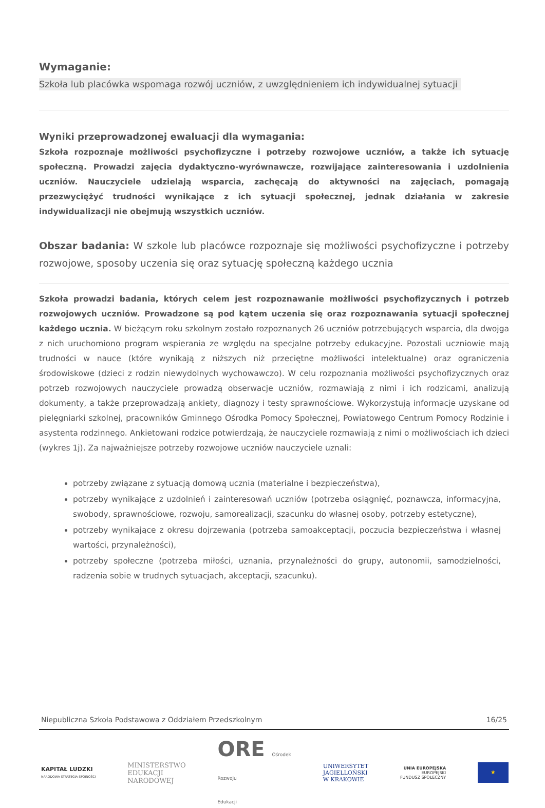Wymaganie:
Szkoła lub placówka wspomaga rozwój uczniów, z uwzględnieniem ich indywidualnej sytuacji
Wyniki przeprowadzonej ewaluacji dla wymagania:
Szkoła rozpoznaje możliwości psychofizyczne i potrzeby rozwojowe uczniów, a także ich sytuację społeczną. Prowadzi zajęcia dydaktyczno-wyrównawcze, rozwijające zainteresowania i uzdolnienia uczniów. Nauczyciele udzielają wsparcia, zachęcają do aktywności na zajęciach, pomagają przezwyciężyć trudności wynikające z ich sytuacji społecznej, jednak działania w zakresie indywidualizacji nie obejmują wszystkich uczniów.
Obszar badania: W szkole lub placówce rozpoznaje się możliwości psychofizyczne i potrzeby rozwojowe, sposoby uczenia się oraz sytuację społeczną każdego ucznia
Szkoła prowadzi badania, których celem jest rozpoznawanie możliwości psychofizycznych i potrzeb rozwojowych uczniów. Prowadzone są pod kątem uczenia się oraz rozpoznawania sytuacji społecznej każdego ucznia. W bieżącym roku szkolnym zostało rozpoznanych 26 uczniów potrzebujących wsparcia, dla dwojga z nich uruchomiono program wspierania ze względu na specjalne potrzeby edukacyjne. Pozostali uczniowie mają trudności w nauce (które wynikają z niższych niż przeciętne możliwości intelektualne) oraz ograniczenia środowiskowe (dzieci z rodzin niewydolnych wychowawczo). W celu rozpoznania możliwości psychofizycznych oraz potrzeb rozwojowych nauczyciele prowadzą obserwacje uczniów, rozmawiają z nimi i ich rodzicami, analizują dokumenty, a także przeprowadzają ankiety, diagnozy i testy sprawnościowe. Wykorzystują informacje uzyskane od pielęgniarki szkolnej, pracowników Gminnego Ośrodka Pomocy Społecznej, Powiatowego Centrum Pomocy Rodzinie i asystenta rodzinnego. Ankietowani rodzice potwierdzają, że nauczyciele rozmawiają z nimi o możliwościach ich dzieci (wykres 1j). Za najważniejsze potrzeby rozwojowe uczniów nauczyciele uznali:
potrzeby związane z sytuacją domową ucznia (materialne i bezpieczeństwa),
potrzeby wynikające z uzdolnień i zainteresowań uczniów (potrzeba osiągnięć, poznawcza, informacyjna, swobody, sprawnościowe, rozwoju, samorealizacji, szacunku do własnej osoby, potrzeby estetyczne),
potrzeby wynikające z okresu dojrzewania (potrzeba samoakceptacji, poczucia bezpieczeństwa i własnej wartości, przynależności),
potrzeby społeczne (potrzeba miłości, uznania, przynależności do grupy, autonomii, samodzielności, radzenia sobie w trudnych sytuacjach, akceptacji, szacunku).
Niepubliczna Szkoła Podstawowa z Oddziałem Przedszkolnym 16/25
KAPITAŁ LUDZKI
NARODOWA STRATEGIA SPÓJNOŚCI
MINISTERSTWO
EDUKACJI
NARODOWEJ
ORE Ośrodek
Rozwoju
Edukacji
UNIWERSYTET
JAGIELLOŃSKI
W KRAKOWIE
UNIA EUROPEJSKA
EUROPEJSKI
FUNDUSZ SPOŁECZNY
★